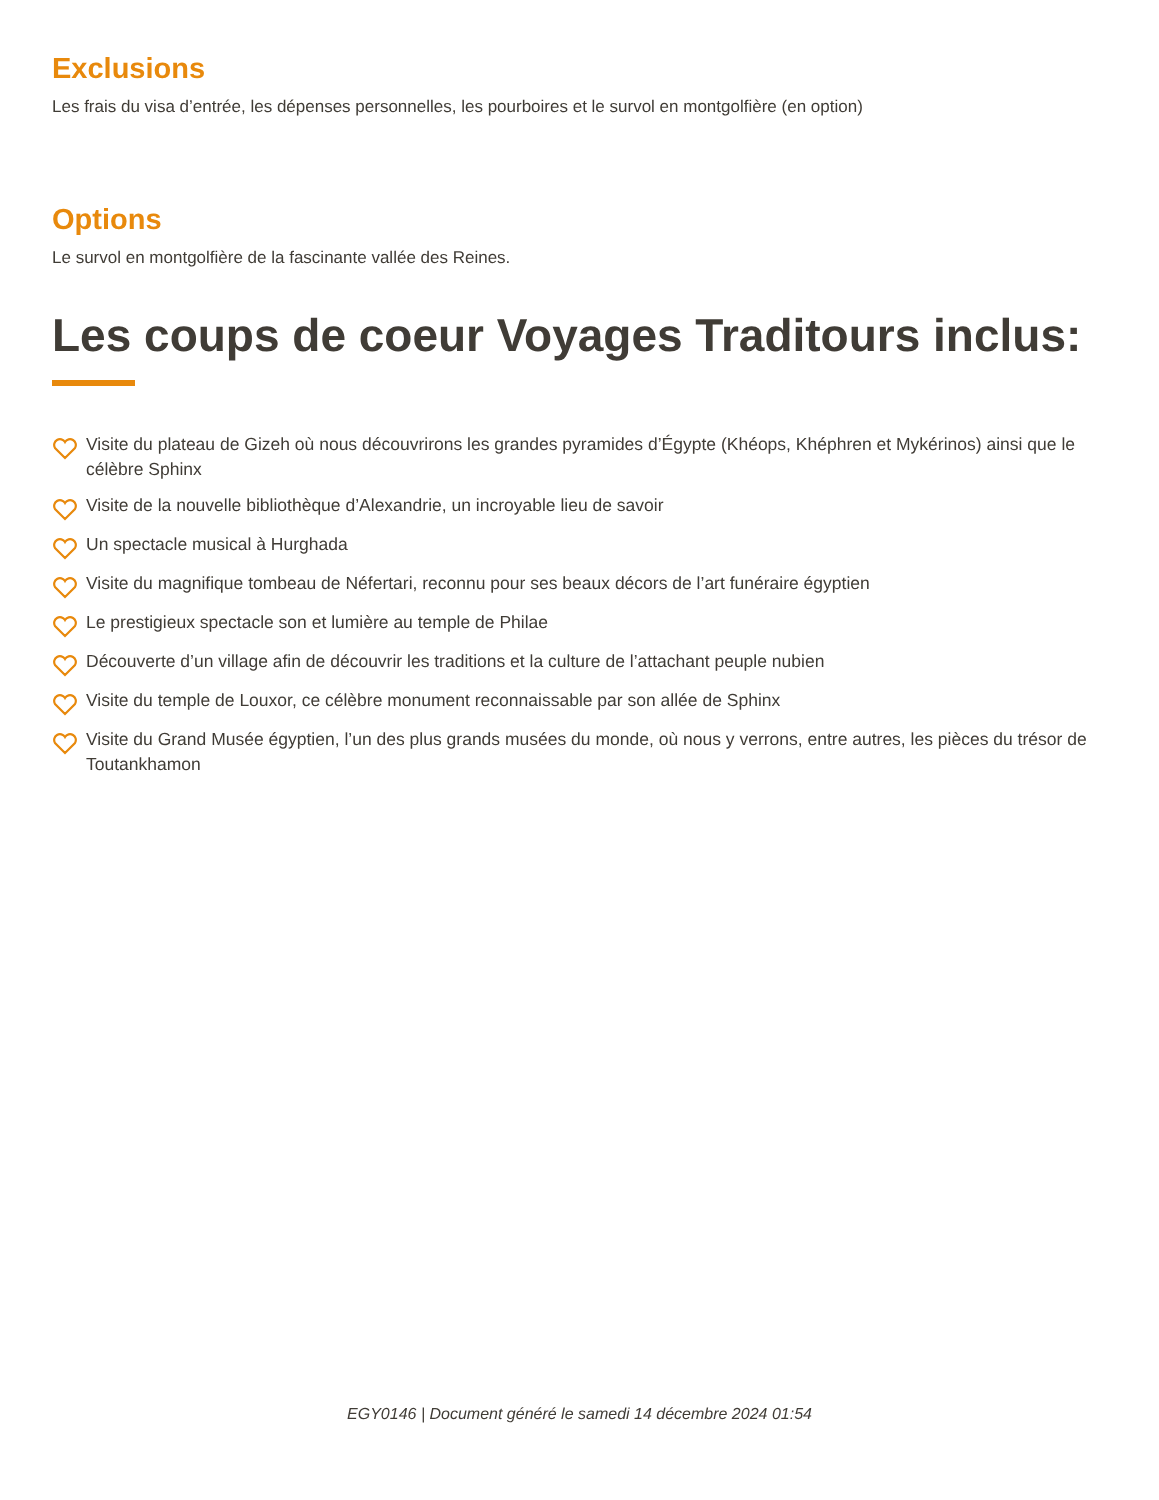Exclusions
Les frais du visa d’entrée, les dépenses personnelles, les pourboires et le survol en montgolfière (en option)
Options
Le survol en montgolfière de la fascinante vallée des Reines.
Les coups de coeur Voyages Traditours inclus:
Visite du plateau de Gizeh où nous découvrirons les grandes pyramides d’Égypte (Khéops, Khéphren et Mykérinos) ainsi que le célèbre Sphinx
Visite de la nouvelle bibliothèque d’Alexandrie, un incroyable lieu de savoir
Un spectacle musical à Hurghada
Visite du magnifique tombeau de Néfertari, reconnu pour ses beaux décors de l’art funéraire égyptien
Le prestigieux spectacle son et lumière au temple de Philae
Découverte d’un village afin de découvrir les traditions et la culture de l’attachant peuple nubien
Visite du temple de Louxor, ce célèbre monument reconnaissable par son allée de Sphinx
Visite du Grand Musée égyptien, l’un des plus grands musées du monde, où nous y verrons, entre autres, les pièces du trésor de Toutankhamon
EGY0146 | Document généré le samedi 14 décembre 2024 01:54